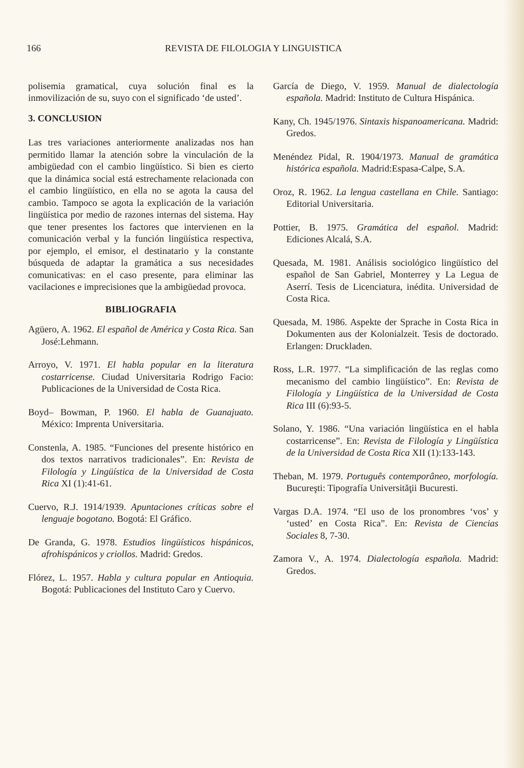166 REVISTA DE FILOLOGIA Y LINGUISTICA
polisemia gramatical, cuya solución final es la inmovilización de su, suyo con el significado ‘de usted’.
3. CONCLUSION
Las tres variaciones anteriormente analizadas nos han permitido llamar la atención sobre la vinculación de la ambigüedad con el cambio lingüístico. Si bien es cierto que la dinámica social está estrechamente relacionada con el cambio lingüístico, en ella no se agota la causa del cambio. Tampoco se agota la explicación de la variación lingüística por medio de razones internas del sistema. Hay que tener presentes los factores que intervienen en la comunicación verbal y la función lingüística respectiva, por ejemplo, el emisor, el destinatario y la constante búsqueda de adaptar la gramática a sus necesidades comunicativas: en el caso presente, para eliminar las vacilaciones e imprecisiones que la ambigüedad provoca.
BIBLIOGRAFIA
Agüero, A. 1962. El español de América y Costa Rica. San José:Lehmann.
Arroyo, V. 1971. El habla popular en la literatura costarricense. Ciudad Universitaria Rodrigo Facio: Publicaciones de la Universidad de Costa Rica.
Boyd– Bowman, P. 1960. El habla de Guanajuato. México: Imprenta Universitaria.
Constenla, A. 1985. “Funciones del presente histórico en dos textos narrativos tradicionales”. En: Revista de Filología y Lingüística de la Universidad de Costa Rica XI (1):41-61.
Cuervo, R.J. 1914/1939. Apuntaciones críticas sobre el lenguaje bogotano. Bogotá: El Gráfico.
De Granda, G. 1978. Estudios lingüísticos hispánicos, afrohispánicos y criollos. Madrid: Gredos.
Flórez, L. 1957. Habla y cultura popular en Antioquia. Bogotá: Publicaciones del Instituto Caro y Cuervo.
García de Diego, V. 1959. Manual de dialectología española. Madrid: Instituto de Cultura Hispánica.
Kany, Ch. 1945/1976. Sintaxis hispanoamericana. Madrid: Gredos.
Menéndez Pidal, R. 1904/1973. Manual de gramática histórica española. Madrid:Espasa-Calpe, S.A.
Oroz, R. 1962. La lengua castellana en Chile. Santiago: Editorial Universitaria.
Pottier, B. 1975. Gramática del español. Madrid: Ediciones Alcalá, S.A.
Quesada, M. 1981. Análisis sociológico lingüístico del español de San Gabriel, Monterrey y La Legua de Aserrí. Tesis de Licenciatura, inédita. Universidad de Costa Rica.
Quesada, M. 1986. Aspekte der Sprache in Costa Rica in Dokumenten aus der Kolonialzeit. Tesis de doctorado. Erlangen: Druckladen.
Ross, L.R. 1977. “La simplificación de las reglas como mecanismo del cambio lingüístico”. En: Revista de Filología y Lingüística de la Universidad de Costa Rica III (6):93-5.
Solano, Y. 1986. “Una variación lingüística en el habla costarricense”. En: Revista de Filología y Lingüística de la Universidad de Costa Rica XII (1):133-143.
Theban, M. 1979. Português contemporâneo, morfología. Bucureşti: Tipografía Universităţii Bucuresti.
Vargas D.A. 1974. “El uso de los pronombres ‘vos’ y ‘usted’ en Costa Rica”. En: Revista de Ciencias Sociales 8, 7-30.
Zamora V., A. 1974. Dialectología española. Madrid: Gredos.